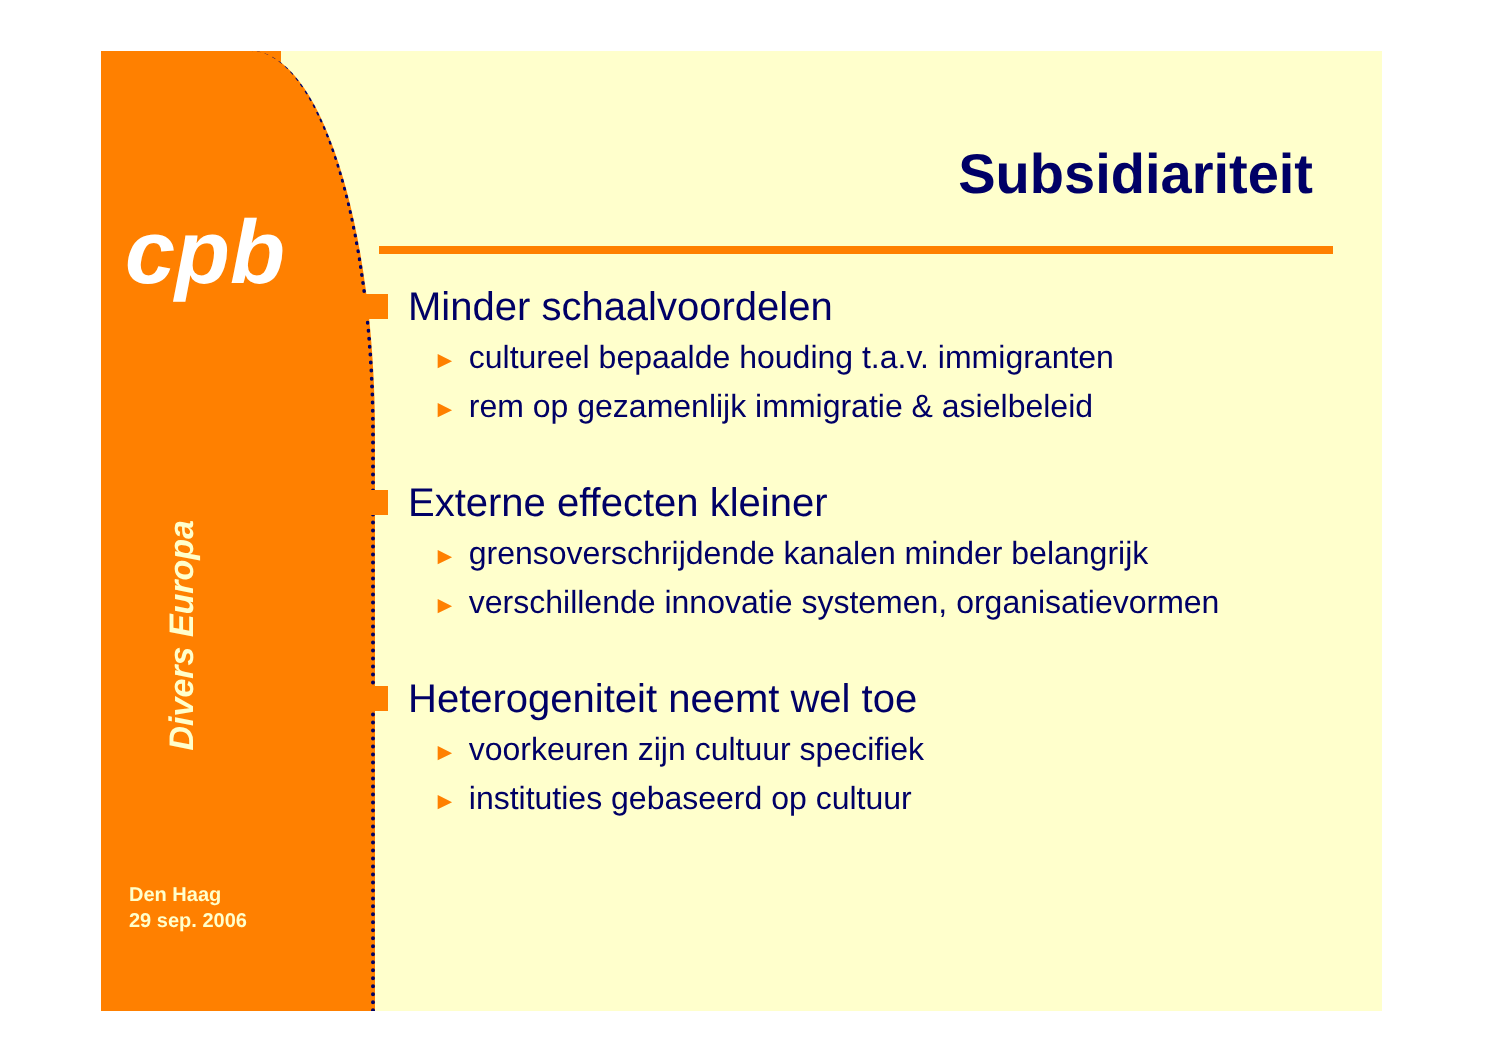cpb
Divers Europa
Den Haag
29 sep. 2006
Subsidiariteit
Minder schaalvoordelen
► cultureel bepaalde houding t.a.v. immigranten
► rem op gezamenlijk immigratie & asielbeleid
Externe effecten kleiner
► grensoverschrijdende kanalen minder belangrijk
► verschillende innovatie systemen, organisatievormen
Heterogeniteit neemt wel toe
► voorkeuren zijn cultuur specifiek
► instituties gebaseerd op cultuur